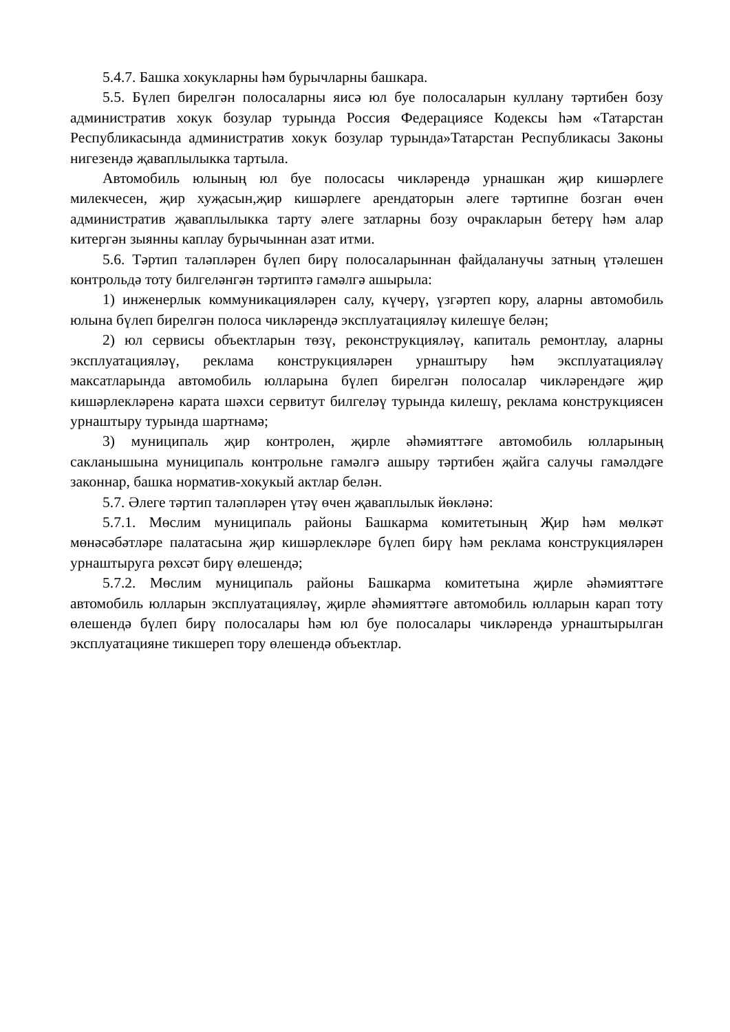5.4.7. Башка хокукларны һәм бурычларны башкара.
5.5. Бүлеп бирелгән полосаларны яисә юл буе полосаларын куллану тәртибен бозу административ хокук бозулар турында Россия Федерациясе Кодексы һәм «Татарстан Республикасында административ хокук бозулар турында»Татарстан Республикасы Законы нигезендә җаваплылыкка тартыла.
Автомобиль юлының юл буе полосасы чикләрендә урнашкан җир кишәрлеге милекчесен, җир хуҗасын,җир кишәрлеге арендаторын әлеге тәртипне бозган өчен административ җаваплылыкка тарту әлеге затларны бозу очракларын бетерү һәм алар китергән зыянны каплау бурычыннан азат итми.
5.6. Тәртип таләпләрен бүлеп бирү полосаларыннан файдаланучы затның үтәлешен контрольдә тоту билгеләнгән тәртиптә гамәлгә ашырыла:
1) инженерлык коммуникацияләрен салу, күчерү, үзгәртеп кору, аларны автомобиль юлына бүлеп бирелгән полоса чикләрендә эксплуатацияләү килешүе белән;
2) юл сервисы объектларын төзү, реконструкцияләү, капиталь ремонтлау, аларны эксплуатацияләү, реклама конструкцияләрен урнаштыру һәм эксплуатацияләү максатларында автомобиль юлларына бүлеп бирелгән полосалар чикләрендәге җир кишәрлекләренә карата шәхси сервитут билгеләү турында килешү, реклама конструкциясен урнаштыру турында шартнамә;
3) муниципаль җир контролен, җирле әһәмияттәге автомобиль юлларының сакланышына муниципаль контрольне гамәлгә ашыру тәртибен җайга салучы гамәлдәге законнар, башка норматив-хокукый актлар белән.
5.7. Әлеге тәртип таләпләрен үтәү өчен җаваплылык йөкләнә:
5.7.1. Мөслим муниципаль районы Башкарма комитетының Җир һәм мөлкәт мөнәсәбәтләре палатасына җир кишәрлекләре бүлеп бирү һәм реклама конструкцияләрен урнаштыруга рөхсәт бирү өлешендә;
5.7.2. Мөслим муниципаль районы Башкарма комитетына җирле әһәмияттәге автомобиль юлларын эксплуатацияләү, җирле әһәмияттәге автомобиль юлларын карап тоту өлешендә бүлеп бирү полосалары һәм юл буе полосалары чикләрендә урнаштырылган эксплуатацияне тикшереп тору өлешендә объектлар.